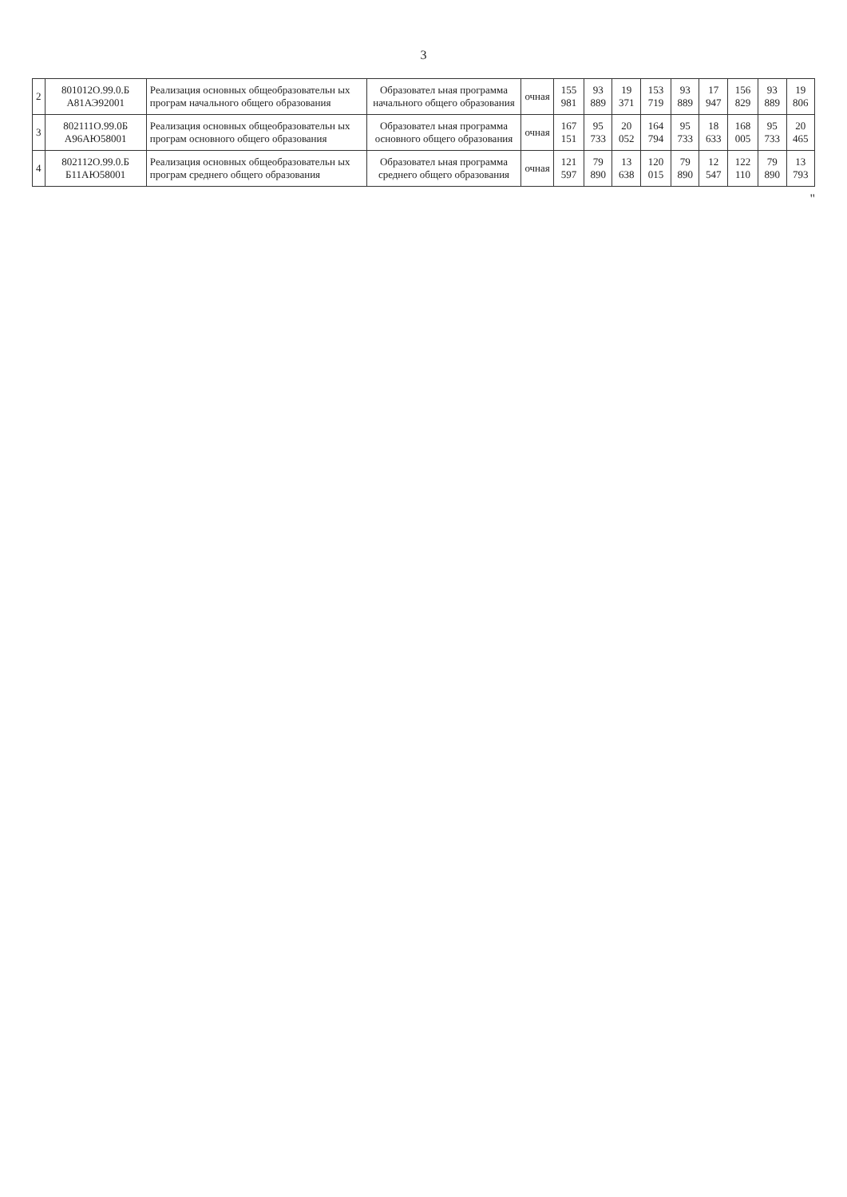3
| 2 | 801012О.99.0.Б А81АЭ92001 | Реализация основных общеобразовательн ых програм начального общего образования | Образовател ьная программа начального общего образования | очная | 155 981 | 93 889 | 19 371 | 153 719 | 93 889 | 17 947 | 156 829 | 93 889 | 19 806 |
| 3 | 802111О.99.0Б А96АЮ58001 | Реализация основных общеобразовательн ых програм основного общего образования | Образовател ьная программа основного общего образования | очная | 167 151 | 95 733 | 20 052 | 164 794 | 95 733 | 18 633 | 168 005 | 95 733 | 20 465 |
| 4 | 802112О.99.0.Б Б11АЮ58001 | Реализация основных общеобразовательн ых програм среднего общего образования | Образовател ьная программа среднего общего образования | очная | 121 597 | 79 890 | 13 638 | 120 015 | 79 890 | 12 547 | 122 110 | 79 890 | 13 793 |
"